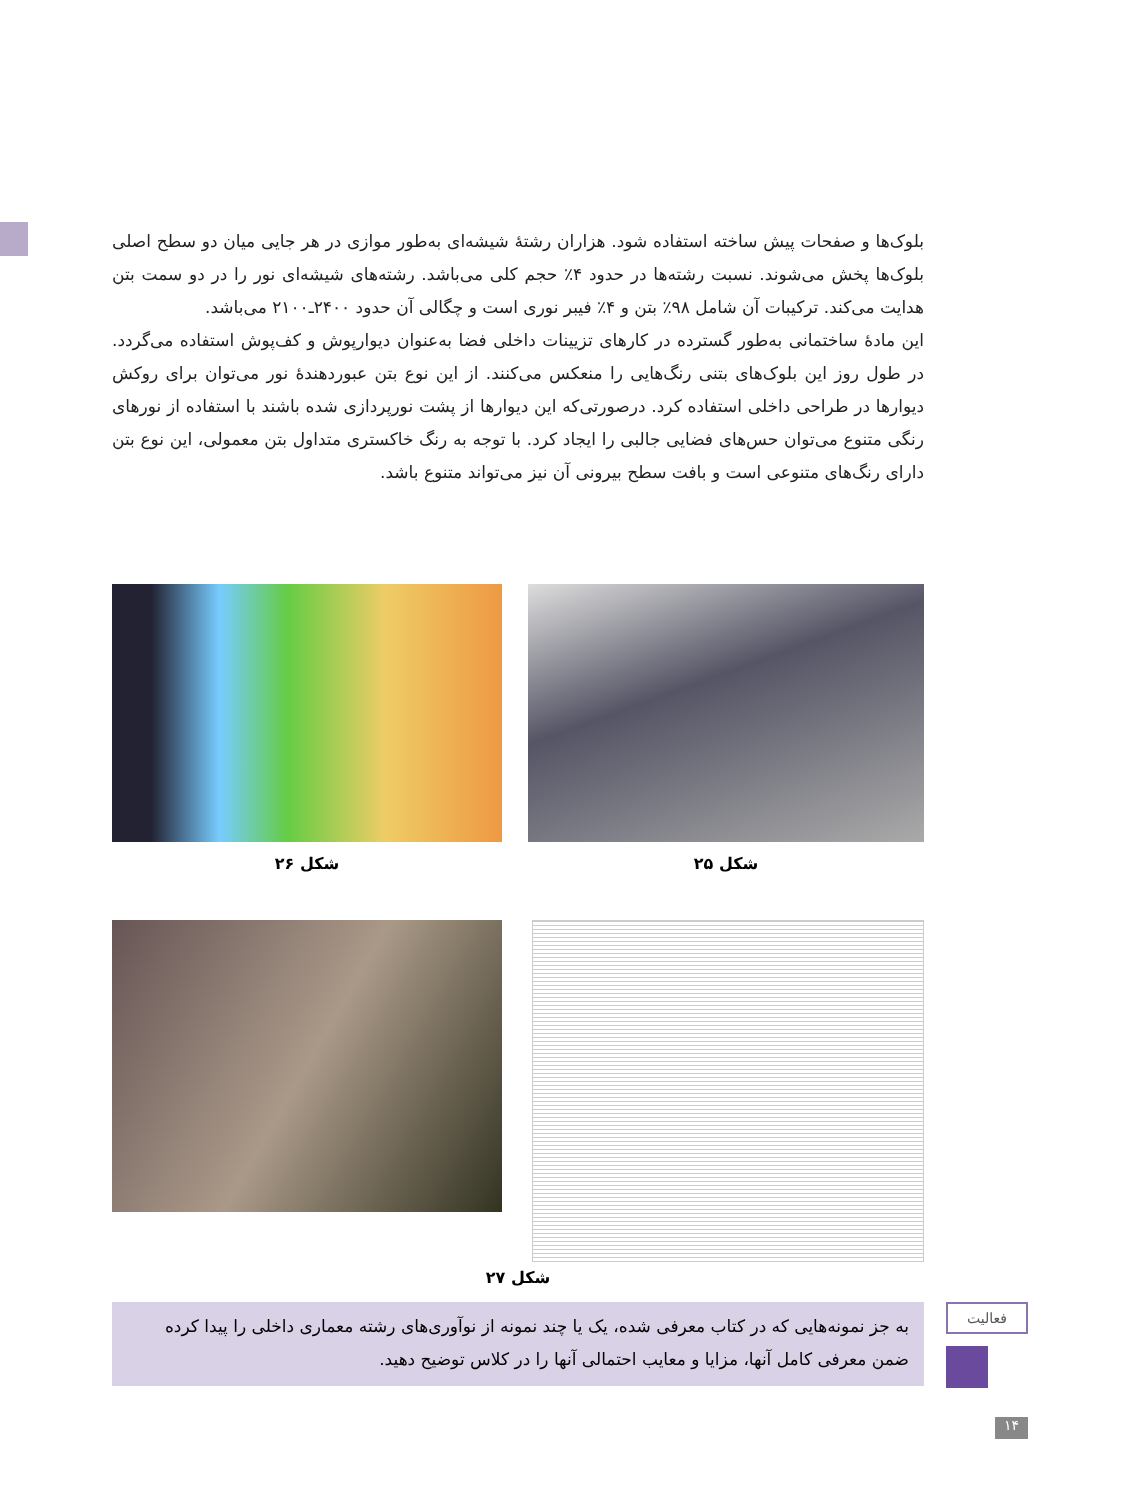بلوک‌ها و صفحات پیش ساخته استفاده شود. هزاران رشتهٔ شیشه‌ای به‌طور موازی در هر جایی میان دو سطح اصلی بلوک‌ها پخش می‌شوند. نسبت رشته‌ها در حدود ۴٪ حجم کلی می‌باشد. رشته‌های شیشه‌ای نور را در دو سمت بتن هدایت می‌کند. ترکیبات آن شامل ۹۸٪ بتن و ۴٪ فیبر نوری است و چگالی آن حدود ۲۴۰۰ـ۲۱۰۰ می‌باشد.
این مادهٔ ساختمانی به‌طور گسترده در کارهای تزیینات داخلی فضا به‌عنوان دیوارپوش و کف‌پوش استفاده می‌گردد. در طول روز این بلوک‌های بتنی رنگ‌هایی را منعکس می‌کنند. از این نوع بتن عبوردهندهٔ نور می‌توان برای روکش دیوارها در طراحی داخلی استفاده کرد. درصورتی‌که این دیوارها از پشت نورپردازی شده باشند با استفاده از نورهای رنگی متنوع می‌توان حس‌های فضایی جالبی را ایجاد کرد. با توجه به رنگ خاکستری متداول بتن معمولی، این نوع بتن دارای رنگ‌های متنوعی است و بافت سطح بیرونی آن نیز می‌تواند متنوع باشد.
شکل ۲۵ شکل ۲۶
شکل ۲۷
به جز نمونه‌هایی که در کتاب معرفی شده، یک یا چند نمونه از نوآوری‌های رشته معماری داخلی را پیدا کرده ضمن معرفی کامل آنها، مزایا و معایب احتمالی آنها را در کلاس توضیح دهید.
فعالیت
۱۴